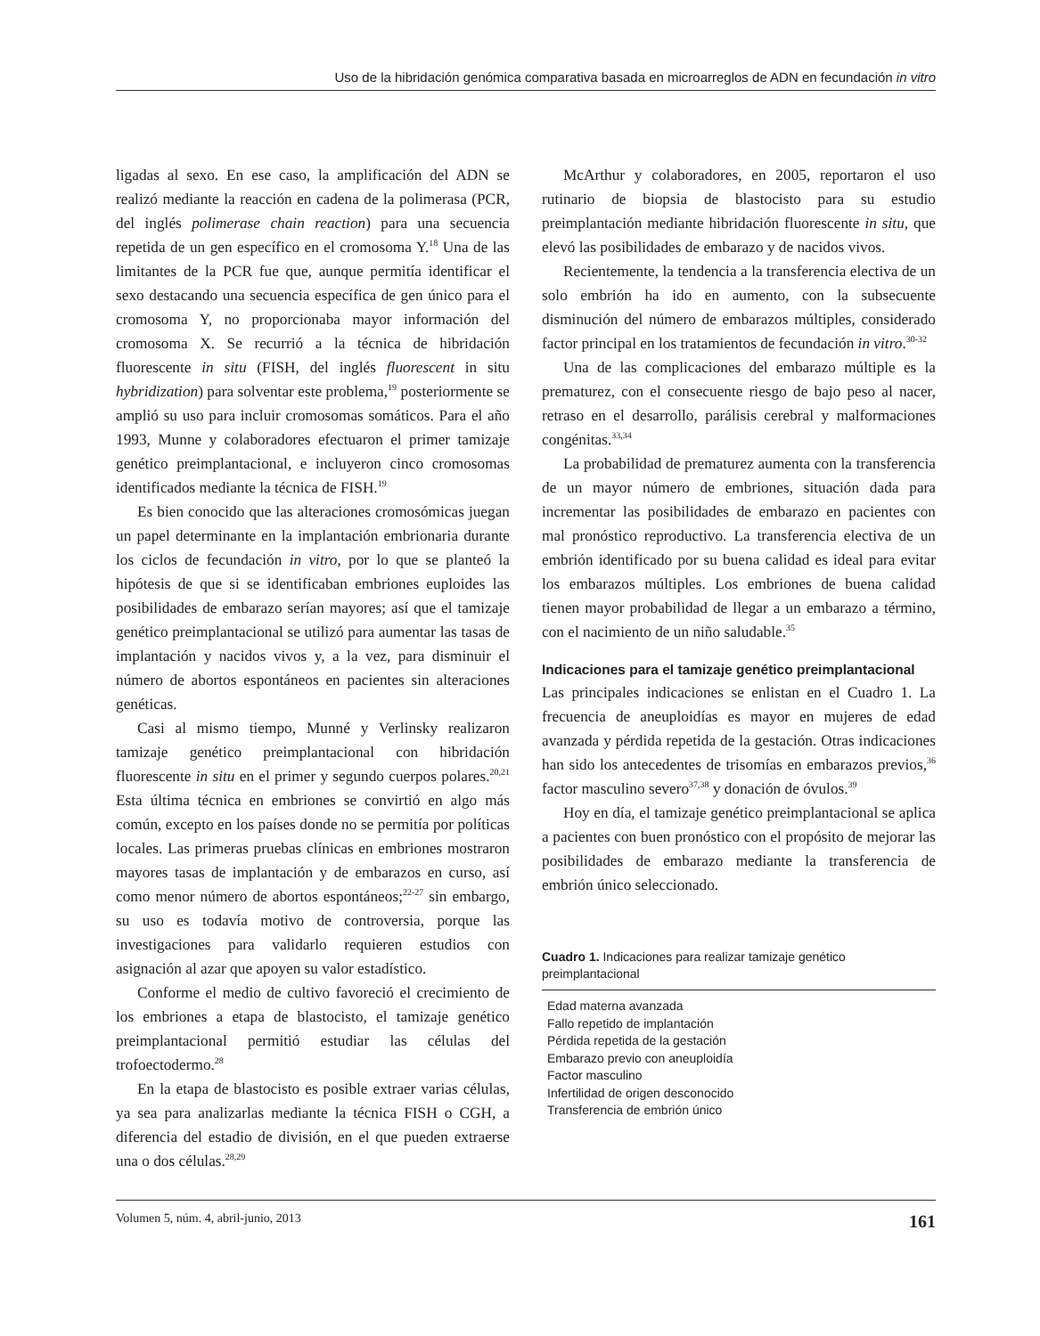Uso de la hibridación genómica comparativa basada en microarreglos de ADN en fecundación in vitro
ligadas al sexo. En ese caso, la amplificación del ADN se realizó mediante la reacción en cadena de la polimerasa (PCR, del inglés polimerase chain reaction) para una secuencia repetida de un gen específico en el cromosoma Y.<sup>18</sup> Una de las limitantes de la PCR fue que, aunque permitía identificar el sexo destacando una secuencia específica de gen único para el cromosoma Y, no proporcionaba mayor información del cromosoma X. Se recurrió a la técnica de hibridación fluorescente in situ (FISH, del inglés fluorescent in situ hybridization) para solventar este problema,<sup>19</sup> posteriormente se amplió su uso para incluir cromosomas somáticos. Para el año 1993, Munne y colaboradores efectuaron el primer tamizaje genético preimplantacional, e incluyeron cinco cromosomas identificados mediante la técnica de FISH.<sup>19</sup>
Es bien conocido que las alteraciones cromosómicas juegan un papel determinante en la implantación embrionaria durante los ciclos de fecundación in vitro, por lo que se planteó la hipótesis de que si se identificaban embriones euploides las posibilidades de embarazo serían mayores; así que el tamizaje genético preimplantacional se utilizó para aumentar las tasas de implantación y nacidos vivos y, a la vez, para disminuir el número de abortos espontáneos en pacientes sin alteraciones genéticas.
Casi al mismo tiempo, Munné y Verlinsky realizaron tamizaje genético preimplantacional con hibridación fluorescente in situ en el primer y segundo cuerpos polares.<sup>20,21</sup> Esta última técnica en embriones se convirtió en algo más común, excepto en los países donde no se permitía por políticas locales. Las primeras pruebas clínicas en embriones mostraron mayores tasas de implantación y de embarazos en curso, así como menor número de abortos espontáneos;<sup>22-27</sup> sin embargo, su uso es todavía motivo de controversia, porque las investigaciones para validarlo requieren estudios con asignación al azar que apoyen su valor estadístico.
Conforme el medio de cultivo favoreció el crecimiento de los embriones a etapa de blastocisto, el tamizaje genético preimplantacional permitió estudiar las células del trofoectodermo.<sup>28</sup>
En la etapa de blastocisto es posible extraer varias células, ya sea para analizarlas mediante la técnica FISH o CGH, a diferencia del estadio de división, en el que pueden extraerse una o dos células.<sup>28,29</sup>
McArthur y colaboradores, en 2005, reportaron el uso rutinario de biopsia de blastocisto para su estudio preimplantación mediante hibridación fluorescente in situ, que elevó las posibilidades de embarazo y de nacidos vivos.
Recientemente, la tendencia a la transferencia electiva de un solo embrión ha ido en aumento, con la subsecuente disminución del número de embarazos múltiples, considerado factor principal en los tratamientos de fecundación in vitro.<sup>30-32</sup>
Una de las complicaciones del embarazo múltiple es la prematurez, con el consecuente riesgo de bajo peso al nacer, retraso en el desarrollo, parálisis cerebral y malformaciones congénitas.<sup>33,34</sup>
La probabilidad de prematurez aumenta con la transferencia de un mayor número de embriones, situación dada para incrementar las posibilidades de embarazo en pacientes con mal pronóstico reproductivo. La transferencia electiva de un embrión identificado por su buena calidad es ideal para evitar los embarazos múltiples. Los embriones de buena calidad tienen mayor probabilidad de llegar a un embarazo a término, con el nacimiento de un niño saludable.<sup>35</sup>
Indicaciones para el tamizaje genético preimplantacional
Las principales indicaciones se enlistan en el Cuadro 1. La frecuencia de aneuploidías es mayor en mujeres de edad avanzada y pérdida repetida de la gestación. Otras indicaciones han sido los antecedentes de trisomías en embarazos previos,<sup>36</sup> factor masculino severo<sup>37,38</sup> y donación de óvulos.<sup>39</sup>
Hoy en día, el tamizaje genético preimplantacional se aplica a pacientes con buen pronóstico con el propósito de mejorar las posibilidades de embarazo mediante la transferencia de embrión único seleccionado.
Cuadro 1. Indicaciones para realizar tamizaje genético preimplantacional
| Edad materna avanzada |
| Fallo repetido de implantación |
| Pérdida repetida de la gestación |
| Embarazo previo con aneuploidía |
| Factor masculino |
| Infertilidad de origen desconocido |
| Transferencia de embrión único |
Volumen 5, núm. 4, abril-junio, 2013 161